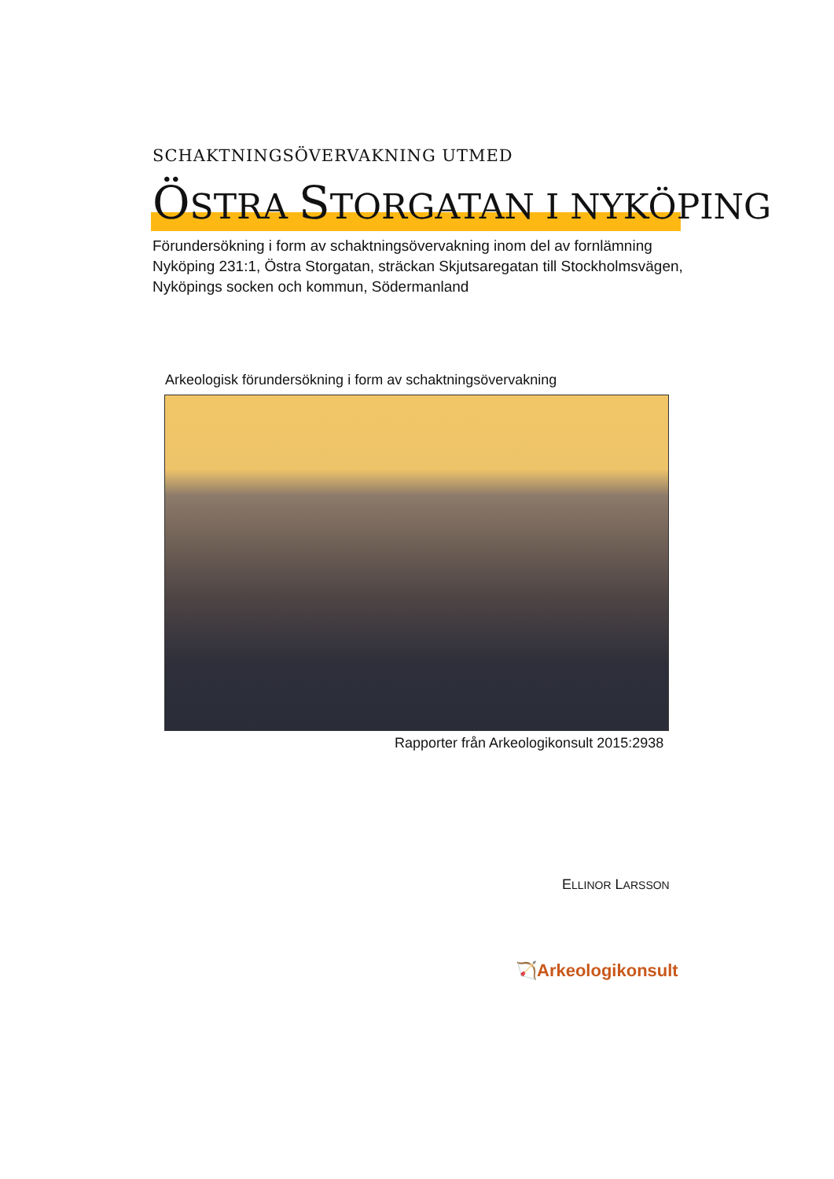SCHAKTNINGSÖVERVAKNING UTMED
ÖSTRA STORGATAN I NYKÖPING
Förundersökning i form av schaktningsövervakning inom del av fornlämning Nyköping 231:1, Östra Storgatan, sträckan Skjutsaregatan till Stockholmsvägen, Nyköpings socken och kommun, Södermanland
Arkeologisk förundersökning i form av schaktningsövervakning
Rapporter från Arkeologikonsult 2015:2938
ELLINOR LARSSON
🏹Arkeologikonsult